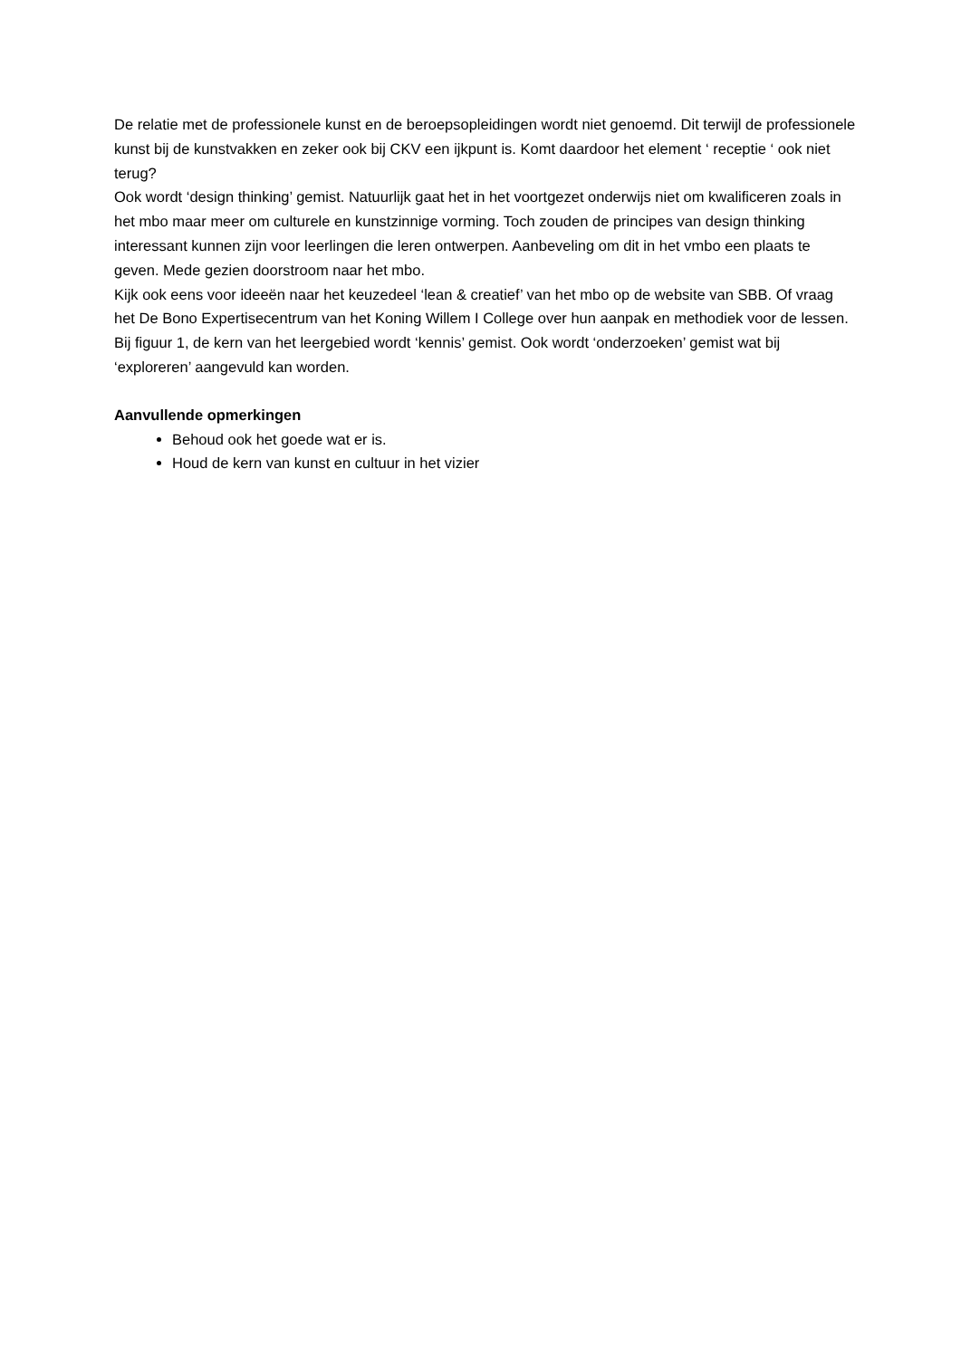De relatie met de professionele kunst en de beroepsopleidingen wordt niet genoemd. Dit terwijl de professionele kunst bij de kunstvakken en zeker ook bij CKV een ijkpunt is. Komt daardoor het element ‘ receptie ‘ ook niet terug?
Ook wordt ‘design thinking’ gemist. Natuurlijk gaat het in het voortgezet onderwijs niet om kwalificeren zoals in het mbo maar meer om culturele en kunstzinnige vorming. Toch zouden de principes van design thinking interessant kunnen zijn voor leerlingen die leren ontwerpen. Aanbeveling om dit in het vmbo een plaats te geven. Mede gezien doorstroom naar het mbo.
Kijk ook eens voor ideeën naar het keuzedeel ‘lean & creatief’ van het mbo op de website van SBB. Of vraag het De Bono Expertisecentrum van het Koning Willem I College over hun aanpak en methodiek voor de lessen. Bij figuur 1, de kern van het leergebied wordt ‘kennis’ gemist. Ook wordt ‘onderzoeken’ gemist wat bij ‘exploreren’ aangevuld kan worden.
Aanvullende opmerkingen
Behoud ook het goede wat er is.
Houd de kern van kunst en cultuur in het vizier